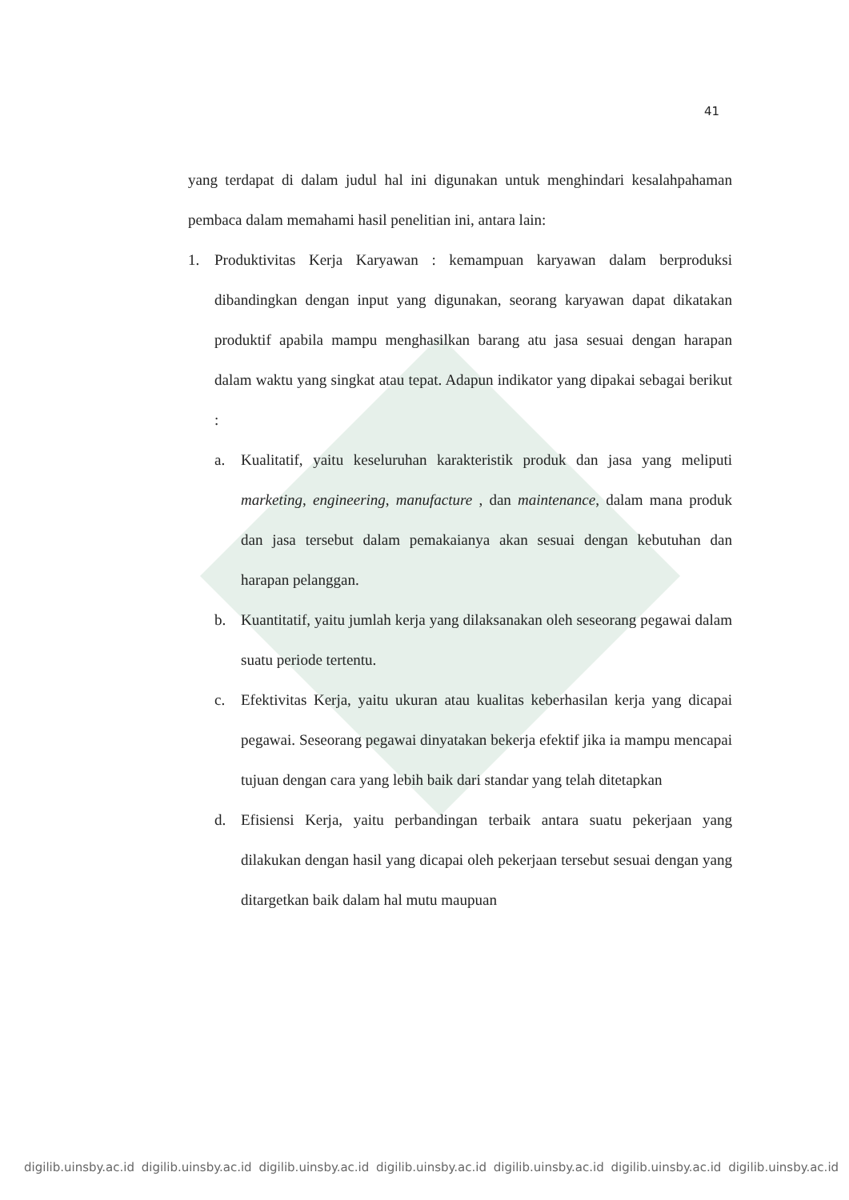41
yang terdapat di dalam judul hal ini digunakan untuk menghindari kesalahpahaman pembaca dalam memahami hasil penelitian ini, antara lain:
1. Produktivitas Kerja Karyawan : kemampuan karyawan dalam berproduksi dibandingkan dengan input yang digunakan, seorang karyawan dapat dikatakan produktif apabila mampu menghasilkan barang atu jasa sesuai dengan harapan dalam waktu yang singkat atau tepat. Adapun indikator yang dipakai sebagai berikut :
a. Kualitatif, yaitu keseluruhan karakteristik produk dan jasa yang meliputi marketing, engineering, manufacture , dan maintenance, dalam mana produk dan jasa tersebut dalam pemakaianya akan sesuai dengan kebutuhan dan harapan pelanggan.
b. Kuantitatif, yaitu jumlah kerja yang dilaksanakan oleh seseorang pegawai dalam suatu periode tertentu.
c. Efektivitas Kerja, yaitu ukuran atau kualitas keberhasilan kerja yang dicapai pegawai. Seseorang pegawai dinyatakan bekerja efektif jika ia mampu mencapai tujuan dengan cara yang lebih baik dari standar yang telah ditetapkan
d. Efisiensi Kerja, yaitu perbandingan terbaik antara suatu pekerjaan yang dilakukan dengan hasil yang dicapai oleh pekerjaan tersebut sesuai dengan yang ditargetkan baik dalam hal mutu maupuan
digilib.uinsby.ac.id digilib.uinsby.ac.id digilib.uinsby.ac.id digilib.uinsby.ac.id digilib.uinsby.ac.id digilib.uinsby.ac.id digilib.uinsby.ac.id